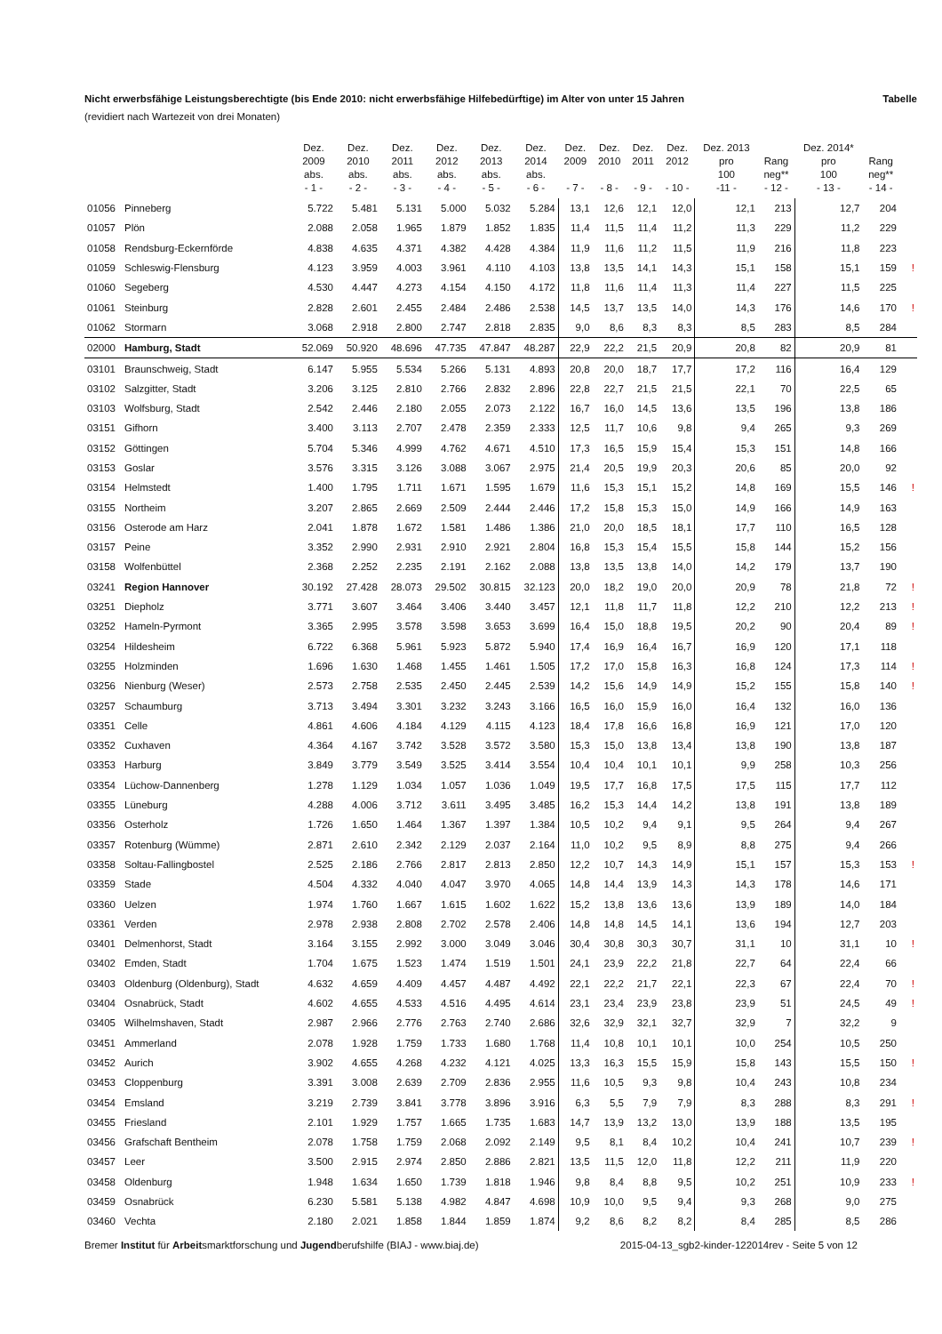Nicht erwerbsfähige Leistungsberechtigte (bis Ende 2010: nicht erwerbsfähige Hilfebedürftige) im Alter von unter 15 Jahren Tabelle
(revidiert nach Wartezeit von drei Monaten)
| | | Dez. 2009 abs. - 1 - | Dez. 2010 abs. - 2 - | Dez. 2011 abs. - 3 - | Dez. 2012 abs. - 4 - | Dez. 2013 abs. - 5 - | Dez. 2014 abs. - 6 - | Dez. 2009 - 7 - | Dez. 2010 - 8 - | Dez. 2011 - 9 - | Dez. 2012 - 10 - | Dez. 2013 pro 100 -11 - | Rang neg** - 12 - | Dez. 2014* pro 100 - 13 - | Rang neg** - 14 - | |
| --- | --- | --- | --- | --- | --- | --- | --- | --- | --- | --- | --- | --- | --- | --- | --- | --- |
| 01056 | Pinneberg | 5.722 | 5.481 | 5.131 | 5.000 | 5.032 | 5.284 | 13,1 | 12,6 | 12,1 | 12,0 | 12,1 | 213 | 12,7 | 204 | |
| 01057 | Plön | 2.088 | 2.058 | 1.965 | 1.879 | 1.852 | 1.835 | 11,4 | 11,5 | 11,4 | 11,2 | 11,3 | 229 | 11,2 | 229 | |
| 01058 | Rendsburg-Eckernförde | 4.838 | 4.635 | 4.371 | 4.382 | 4.428 | 4.384 | 11,9 | 11,6 | 11,2 | 11,5 | 11,9 | 216 | 11,8 | 223 | |
| 01059 | Schleswig-Flensburg | 4.123 | 3.959 | 4.003 | 3.961 | 4.110 | 4.103 | 13,8 | 13,5 | 14,1 | 14,3 | 15,1 | 158 | 15,1 | 159 | ! |
| 01060 | Segeberg | 4.530 | 4.447 | 4.273 | 4.154 | 4.150 | 4.172 | 11,8 | 11,6 | 11,4 | 11,3 | 11,4 | 227 | 11,5 | 225 | |
| 01061 | Steinburg | 2.828 | 2.601 | 2.455 | 2.484 | 2.486 | 2.538 | 14,5 | 13,7 | 13,5 | 14,0 | 14,3 | 176 | 14,6 | 170 | ! |
| 01062 | Stormarn | 3.068 | 2.918 | 2.800 | 2.747 | 2.818 | 2.835 | 9,0 | 8,6 | 8,3 | 8,3 | 8,5 | 283 | 8,5 | 284 | |
| 02000 | Hamburg, Stadt | 52.069 | 50.920 | 48.696 | 47.735 | 47.847 | 48.287 | 22,9 | 22,2 | 21,5 | 20,9 | 20,8 | 82 | 20,9 | 81 | |
| 03101 | Braunschweig, Stadt | 6.147 | 5.955 | 5.534 | 5.266 | 5.131 | 4.893 | 20,8 | 20,0 | 18,7 | 17,7 | 17,2 | 116 | 16,4 | 129 | |
| 03102 | Salzgitter, Stadt | 3.206 | 3.125 | 2.810 | 2.766 | 2.832 | 2.896 | 22,8 | 22,7 | 21,5 | 21,5 | 22,1 | 70 | 22,5 | 65 | |
| 03103 | Wolfsburg, Stadt | 2.542 | 2.446 | 2.180 | 2.055 | 2.073 | 2.122 | 16,7 | 16,0 | 14,5 | 13,6 | 13,5 | 196 | 13,8 | 186 | |
| 03151 | Gifhorn | 3.400 | 3.113 | 2.707 | 2.478 | 2.359 | 2.333 | 12,5 | 11,7 | 10,6 | 9,8 | 9,4 | 265 | 9,3 | 269 | |
| 03152 | Göttingen | 5.704 | 5.346 | 4.999 | 4.762 | 4.671 | 4.510 | 17,3 | 16,5 | 15,9 | 15,4 | 15,3 | 151 | 14,8 | 166 | |
| 03153 | Goslar | 3.576 | 3.315 | 3.126 | 3.088 | 3.067 | 2.975 | 21,4 | 20,5 | 19,9 | 20,3 | 20,6 | 85 | 20,0 | 92 | |
| 03154 | Helmstedt | 1.400 | 1.795 | 1.711 | 1.671 | 1.595 | 1.679 | 11,6 | 15,3 | 15,1 | 15,2 | 14,8 | 169 | 15,5 | 146 | ! |
| 03155 | Northeim | 3.207 | 2.865 | 2.669 | 2.509 | 2.444 | 2.446 | 17,2 | 15,8 | 15,3 | 15,0 | 14,9 | 166 | 14,9 | 163 | |
| 03156 | Osterode am Harz | 2.041 | 1.878 | 1.672 | 1.581 | 1.486 | 1.386 | 21,0 | 20,0 | 18,5 | 18,1 | 17,7 | 110 | 16,5 | 128 | |
| 03157 | Peine | 3.352 | 2.990 | 2.931 | 2.910 | 2.921 | 2.804 | 16,8 | 15,3 | 15,4 | 15,5 | 15,8 | 144 | 15,2 | 156 | |
| 03158 | Wolfenbüttel | 2.368 | 2.252 | 2.235 | 2.191 | 2.162 | 2.088 | 13,8 | 13,5 | 13,8 | 14,0 | 14,2 | 179 | 13,7 | 190 | |
| 03241 | Region Hannover | 30.192 | 27.428 | 28.073 | 29.502 | 30.815 | 32.123 | 20,0 | 18,2 | 19,0 | 20,0 | 20,9 | 78 | 21,8 | 72 | ! |
| 03251 | Diepholz | 3.771 | 3.607 | 3.464 | 3.406 | 3.440 | 3.457 | 12,1 | 11,8 | 11,7 | 11,8 | 12,2 | 210 | 12,2 | 213 | ! |
| 03252 | Hameln-Pyrmont | 3.365 | 2.995 | 3.578 | 3.598 | 3.653 | 3.699 | 16,4 | 15,0 | 18,8 | 19,5 | 20,2 | 90 | 20,4 | 89 | ! |
| 03254 | Hildesheim | 6.722 | 6.368 | 5.961 | 5.923 | 5.872 | 5.940 | 17,4 | 16,9 | 16,4 | 16,7 | 16,9 | 120 | 17,1 | 118 | |
| 03255 | Holzminden | 1.696 | 1.630 | 1.468 | 1.455 | 1.461 | 1.505 | 17,2 | 17,0 | 15,8 | 16,3 | 16,8 | 124 | 17,3 | 114 | ! |
| 03256 | Nienburg (Weser) | 2.573 | 2.758 | 2.535 | 2.450 | 2.445 | 2.539 | 14,2 | 15,6 | 14,9 | 14,9 | 15,2 | 155 | 15,8 | 140 | ! |
| 03257 | Schaumburg | 3.713 | 3.494 | 3.301 | 3.232 | 3.243 | 3.166 | 16,5 | 16,0 | 15,9 | 16,0 | 16,4 | 132 | 16,0 | 136 | |
| 03351 | Celle | 4.861 | 4.606 | 4.184 | 4.129 | 4.115 | 4.123 | 18,4 | 17,8 | 16,6 | 16,8 | 16,9 | 121 | 17,0 | 120 | |
| 03352 | Cuxhaven | 4.364 | 4.167 | 3.742 | 3.528 | 3.572 | 3.580 | 15,3 | 15,0 | 13,8 | 13,4 | 13,8 | 190 | 13,8 | 187 | |
| 03353 | Harburg | 3.849 | 3.779 | 3.549 | 3.525 | 3.414 | 3.554 | 10,4 | 10,4 | 10,1 | 10,1 | 9,9 | 258 | 10,3 | 256 | |
| 03354 | Lüchow-Dannenberg | 1.278 | 1.129 | 1.034 | 1.057 | 1.036 | 1.049 | 19,5 | 17,7 | 16,8 | 17,5 | 17,5 | 115 | 17,7 | 112 | |
| 03355 | Lüneburg | 4.288 | 4.006 | 3.712 | 3.611 | 3.495 | 3.485 | 16,2 | 15,3 | 14,4 | 14,2 | 13,8 | 191 | 13,8 | 189 | |
| 03356 | Osterholz | 1.726 | 1.650 | 1.464 | 1.367 | 1.397 | 1.384 | 10,5 | 10,2 | 9,4 | 9,1 | 9,5 | 264 | 9,4 | 267 | |
| 03357 | Rotenburg (Wümme) | 2.871 | 2.610 | 2.342 | 2.129 | 2.037 | 2.164 | 11,0 | 10,2 | 9,5 | 8,9 | 8,8 | 275 | 9,4 | 266 | |
| 03358 | Soltau-Fallingbostel | 2.525 | 2.186 | 2.766 | 2.817 | 2.813 | 2.850 | 12,2 | 10,7 | 14,3 | 14,9 | 15,1 | 157 | 15,3 | 153 | ! |
| 03359 | Stade | 4.504 | 4.332 | 4.040 | 4.047 | 3.970 | 4.065 | 14,8 | 14,4 | 13,9 | 14,3 | 14,3 | 178 | 14,6 | 171 | |
| 03360 | Uelzen | 1.974 | 1.760 | 1.667 | 1.615 | 1.602 | 1.622 | 15,2 | 13,8 | 13,6 | 13,6 | 13,9 | 189 | 14,0 | 184 | |
| 03361 | Verden | 2.978 | 2.938 | 2.808 | 2.702 | 2.578 | 2.406 | 14,8 | 14,8 | 14,5 | 14,1 | 13,6 | 194 | 12,7 | 203 | |
| 03401 | Delmenhorst, Stadt | 3.164 | 3.155 | 2.992 | 3.000 | 3.049 | 3.046 | 30,4 | 30,8 | 30,3 | 30,7 | 31,1 | 10 | 31,1 | 10 | ! |
| 03402 | Emden, Stadt | 1.704 | 1.675 | 1.523 | 1.474 | 1.519 | 1.501 | 24,1 | 23,9 | 22,2 | 21,8 | 22,7 | 64 | 22,4 | 66 | |
| 03403 | Oldenburg (Oldenburg), Stadt | 4.632 | 4.659 | 4.409 | 4.457 | 4.487 | 4.492 | 22,1 | 22,2 | 21,7 | 22,1 | 22,3 | 67 | 22,4 | 70 | ! |
| 03404 | Osnabrück, Stadt | 4.602 | 4.655 | 4.533 | 4.516 | 4.495 | 4.614 | 23,1 | 23,4 | 23,9 | 23,8 | 23,9 | 51 | 24,5 | 49 | ! |
| 03405 | Wilhelmshaven, Stadt | 2.987 | 2.966 | 2.776 | 2.763 | 2.740 | 2.686 | 32,6 | 32,9 | 32,1 | 32,7 | 32,9 | 7 | 32,2 | 9 | |
| 03451 | Ammerland | 2.078 | 1.928 | 1.759 | 1.733 | 1.680 | 1.768 | 11,4 | 10,8 | 10,1 | 10,1 | 10,0 | 254 | 10,5 | 250 | |
| 03452 | Aurich | 3.902 | 4.655 | 4.268 | 4.232 | 4.121 | 4.025 | 13,3 | 16,3 | 15,5 | 15,9 | 15,8 | 143 | 15,5 | 150 | ! |
| 03453 | Cloppenburg | 3.391 | 3.008 | 2.639 | 2.709 | 2.836 | 2.955 | 11,6 | 10,5 | 9,3 | 9,8 | 10,4 | 243 | 10,8 | 234 | |
| 03454 | Emsland | 3.219 | 2.739 | 3.841 | 3.778 | 3.896 | 3.916 | 6,3 | 5,5 | 7,9 | 7,9 | 8,3 | 288 | 8,3 | 291 | ! |
| 03455 | Friesland | 2.101 | 1.929 | 1.757 | 1.665 | 1.735 | 1.683 | 14,7 | 13,9 | 13,2 | 13,0 | 13,9 | 188 | 13,5 | 195 | |
| 03456 | Grafschaft Bentheim | 2.078 | 1.758 | 1.759 | 2.068 | 2.092 | 2.149 | 9,5 | 8,1 | 8,4 | 10,2 | 10,4 | 241 | 10,7 | 239 | ! |
| 03457 | Leer | 3.500 | 2.915 | 2.974 | 2.850 | 2.886 | 2.821 | 13,5 | 11,5 | 12,0 | 11,8 | 12,2 | 211 | 11,9 | 220 | |
| 03458 | Oldenburg | 1.948 | 1.634 | 1.650 | 1.739 | 1.818 | 1.946 | 9,8 | 8,4 | 8,8 | 9,5 | 10,2 | 251 | 10,9 | 233 | ! |
| 03459 | Osnabrück | 6.230 | 5.581 | 5.138 | 4.982 | 4.847 | 4.698 | 10,9 | 10,0 | 9,5 | 9,4 | 9,3 | 268 | 9,0 | 275 | |
| 03460 | Vechta | 2.180 | 2.021 | 1.858 | 1.844 | 1.859 | 1.874 | 9,2 | 8,6 | 8,2 | 8,2 | 8,4 | 285 | 8,5 | 286 | |
Bremer Institut für Arbeitsmarktforschung und Jugendberufshilfe (BIAJ - www.biaj.de) 2015-04-13_sgb2-kinder-122014rev - Seite 5 von 12